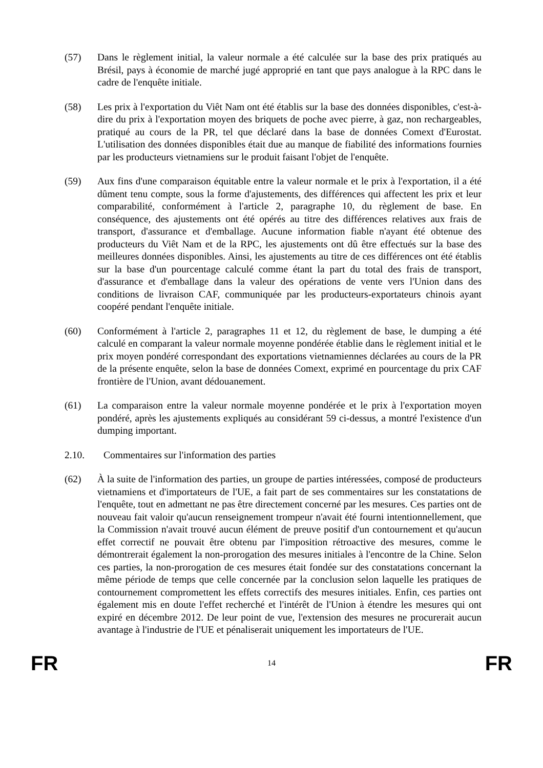(57) Dans le règlement initial, la valeur normale a été calculée sur la base des prix pratiqués au Brésil, pays à économie de marché jugé approprié en tant que pays analogue à la RPC dans le cadre de l'enquête initiale.
(58) Les prix à l'exportation du Viêt Nam ont été établis sur la base des données disponibles, c'est-à-dire du prix à l'exportation moyen des briquets de poche avec pierre, à gaz, non rechargeables, pratiqué au cours de la PR, tel que déclaré dans la base de données Comext d'Eurostat. L'utilisation des données disponibles était due au manque de fiabilité des informations fournies par les producteurs vietnamiens sur le produit faisant l'objet de l'enquête.
(59) Aux fins d'une comparaison équitable entre la valeur normale et le prix à l'exportation, il a été dûment tenu compte, sous la forme d'ajustements, des différences qui affectent les prix et leur comparabilité, conformément à l'article 2, paragraphe 10, du règlement de base. En conséquence, des ajustements ont été opérés au titre des différences relatives aux frais de transport, d'assurance et d'emballage. Aucune information fiable n'ayant été obtenue des producteurs du Viêt Nam et de la RPC, les ajustements ont dû être effectués sur la base des meilleures données disponibles. Ainsi, les ajustements au titre de ces différences ont été établis sur la base d'un pourcentage calculé comme étant la part du total des frais de transport, d'assurance et d'emballage dans la valeur des opérations de vente vers l'Union dans des conditions de livraison CAF, communiquée par les producteurs-exportateurs chinois ayant coopéré pendant l'enquête initiale.
(60) Conformément à l'article 2, paragraphes 11 et 12, du règlement de base, le dumping a été calculé en comparant la valeur normale moyenne pondérée établie dans le règlement initial et le prix moyen pondéré correspondant des exportations vietnamiennes déclarées au cours de la PR de la présente enquête, selon la base de données Comext, exprimé en pourcentage du prix CAF frontière de l'Union, avant dédouanement.
(61) La comparaison entre la valeur normale moyenne pondérée et le prix à l'exportation moyen pondéré, après les ajustements expliqués au considérant 59 ci-dessus, a montré l'existence d'un dumping important.
2.10. Commentaires sur l'information des parties
(62) À la suite de l'information des parties, un groupe de parties intéressées, composé de producteurs vietnamiens et d'importateurs de l'UE, a fait part de ses commentaires sur les constatations de l'enquête, tout en admettant ne pas être directement concerné par les mesures. Ces parties ont de nouveau fait valoir qu'aucun renseignement trompeur n'avait été fourni intentionnellement, que la Commission n'avait trouvé aucun élément de preuve positif d'un contournement et qu'aucun effet correctif ne pouvait être obtenu par l'imposition rétroactive des mesures, comme le démontrerait également la non-prorogation des mesures initiales à l'encontre de la Chine. Selon ces parties, la non-prorogation de ces mesures était fondée sur des constatations concernant la même période de temps que celle concernée par la conclusion selon laquelle les pratiques de contournement compromettent les effets correctifs des mesures initiales. Enfin, ces parties ont également mis en doute l'effet recherché et l'intérêt de l'Union à étendre les mesures qui ont expiré en décembre 2012. De leur point de vue, l'extension des mesures ne procurerait aucun avantage à l'industrie de l'UE et pénaliserait uniquement les importateurs de l'UE.
FR 14 FR